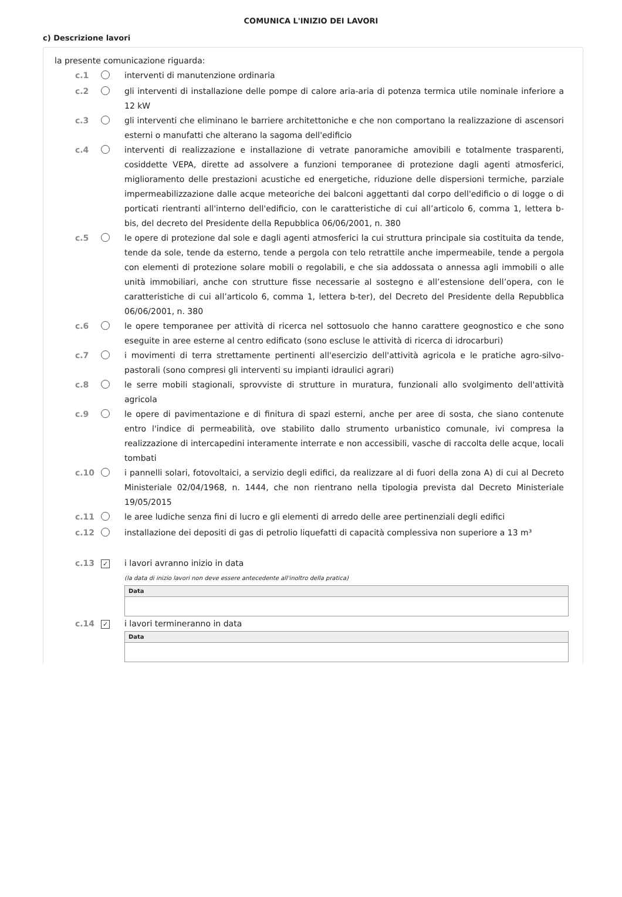COMUNICA L'INIZIO DEI LAVORI
c) Descrizione lavori
la presente comunicazione riguarda:
c.1 interventi di manutenzione ordinaria
c.2 gli interventi di installazione delle pompe di calore aria-aria di potenza termica utile nominale inferiore a 12 kW
c.3 gli interventi che eliminano le barriere architettoniche e che non comportano la realizzazione di ascensori esterni o manufatti che alterano la sagoma dell'edificio
c.4 interventi di realizzazione e installazione di vetrate panoramiche amovibili e totalmente trasparenti, cosiddette VEPA, dirette ad assolvere a funzioni temporanee di protezione dagli agenti atmosferici, miglioramento delle prestazioni acustiche ed energetiche, riduzione delle dispersioni termiche, parziale impermeabilizzazione dalle acque meteoriche dei balconi aggettanti dal corpo dell'edificio o di logge o di porticati rientranti all'interno dell'edificio, con le caratteristiche di cui all’articolo 6, comma 1, lettera b-bis, del decreto del Presidente della Repubblica 06/06/2001, n. 380
c.5 le opere di protezione dal sole e dagli agenti atmosferici la cui struttura principale sia costituita da tende, tende da sole, tende da esterno, tende a pergola con telo retrattile anche impermeabile, tende a pergola con elementi di protezione solare mobili o regolabili, e che sia addossata o annessa agli immobili o alle unità immobiliari, anche con strutture fisse necessarie al sostegno e all’estensione dell’opera, con le caratteristiche di cui all’articolo 6, comma 1, lettera b-ter), del Decreto del Presidente della Repubblica 06/06/2001, n. 380
c.6 le opere temporanee per attività di ricerca nel sottosuolo che hanno carattere geognostico e che sono eseguite in aree esterne al centro edificato (sono escluse le attività di ricerca di idrocarburi)
c.7 i movimenti di terra strettamente pertinenti all'esercizio dell'attività agricola e le pratiche agro-silvo-pastorali (sono compresi gli interventi su impianti idraulici agrari)
c.8 le serre mobili stagionali, sprovviste di strutture in muratura, funzionali allo svolgimento dell'attività agricola
c.9 le opere di pavimentazione e di finitura di spazi esterni, anche per aree di sosta, che siano contenute entro l'indice di permeabilità, ove stabilito dallo strumento urbanistico comunale, ivi compresa la realizzazione di intercapedini interamente interrate e non accessibili, vasche di raccolta delle acque, locali tombati
c.10 i pannelli solari, fotovoltaici, a servizio degli edifici, da realizzare al di fuori della zona A) di cui al Decreto Ministeriale 02/04/1968, n. 1444, che non rientrano nella tipologia prevista dal Decreto Ministeriale 19/05/2015
c.11 le aree ludiche senza fini di lucro e gli elementi di arredo delle aree pertinenziali degli edifici
c.12 installazione dei depositi di gas di petrolio liquefatti di capacità complessiva non superiore a 13 m³
c.13 ✓ i lavori avranno inizio in data
(la data di inizio lavori non deve essere antecedente all'inoltro della pratica)
Data
c.14 ✓ i lavori termineranno in data
Data